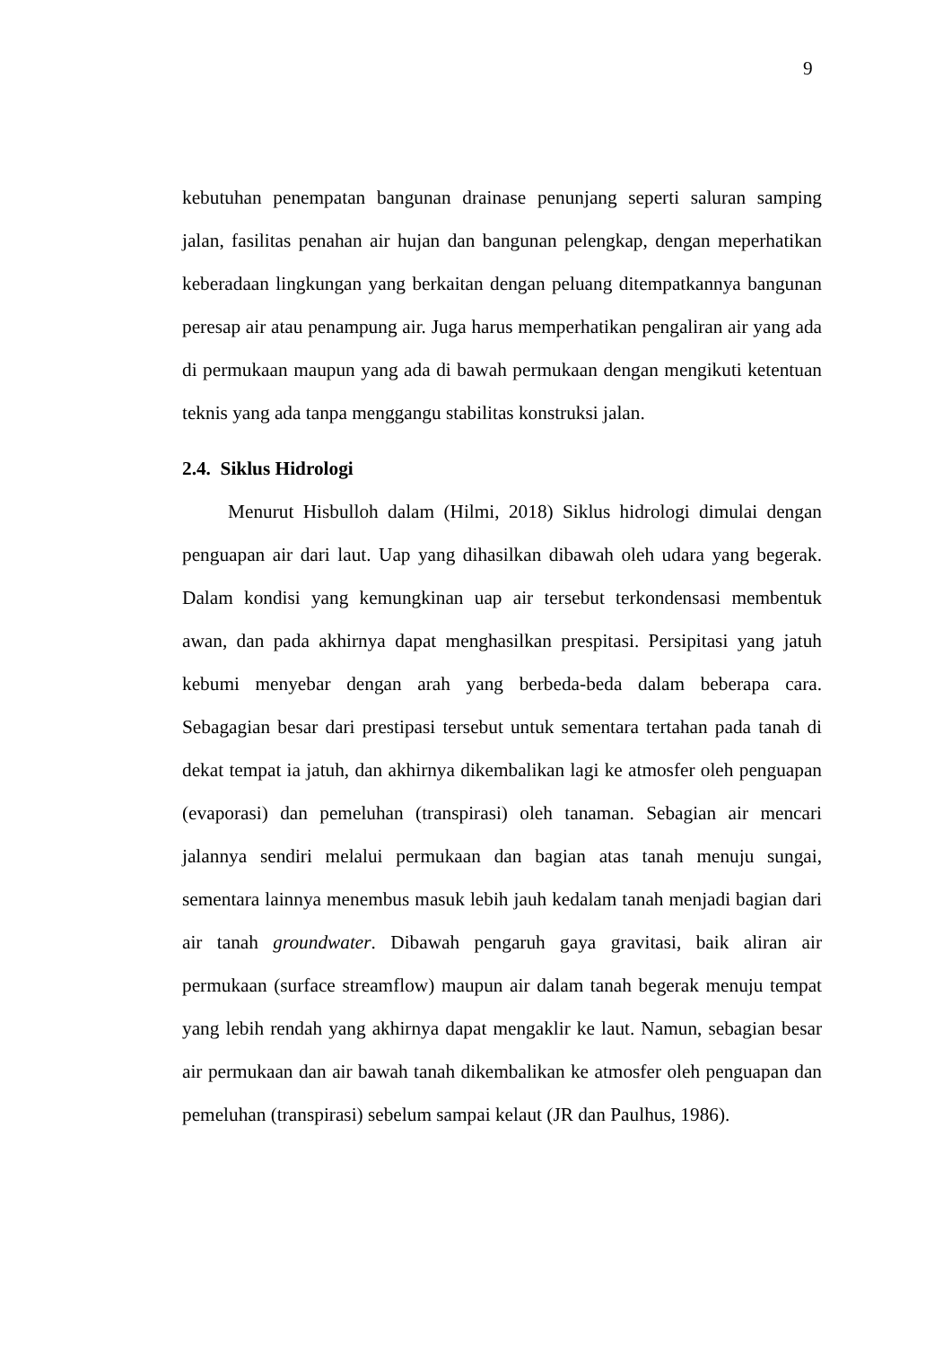9
kebutuhan penempatan bangunan drainase penunjang seperti saluran samping jalan, fasilitas penahan air hujan dan bangunan pelengkap, dengan meperhatikan keberadaan lingkungan yang berkaitan dengan peluang ditempatkannya bangunan peresap air atau penampung air. Juga harus memperhatikan pengaliran air yang ada di permukaan maupun yang ada di bawah permukaan dengan mengikuti ketentuan teknis yang ada tanpa menggangu stabilitas konstruksi jalan.
2.4. Siklus Hidrologi
Menurut Hisbulloh dalam (Hilmi, 2018) Siklus hidrologi dimulai dengan penguapan air dari laut. Uap yang dihasilkan dibawah oleh udara yang begerak. Dalam kondisi yang kemungkinan uap air tersebut terkondensasi membentuk awan, dan pada akhirnya dapat menghasilkan prespitasi. Persipitasi yang jatuh kebumi menyebar dengan arah yang berbeda-beda dalam beberapa cara. Sebagagian besar dari prestipasi tersebut untuk sementara tertahan pada tanah di dekat tempat ia jatuh, dan akhirnya dikembalikan lagi ke atmosfer oleh penguapan (evaporasi) dan pemeluhan (transpirasi) oleh tanaman. Sebagian air mencari jalannya sendiri melalui permukaan dan bagian atas tanah menuju sungai, sementara lainnya menembus masuk lebih jauh kedalam tanah menjadi bagian dari air tanah groundwater. Dibawah pengaruh gaya gravitasi, baik aliran air permukaan (surface streamflow) maupun air dalam tanah begerak menuju tempat yang lebih rendah yang akhirnya dapat mengaklir ke laut. Namun, sebagian besar air permukaan dan air bawah tanah dikembalikan ke atmosfer oleh penguapan dan pemeluhan (transpirasi) sebelum sampai kelaut (JR dan Paulhus, 1986).